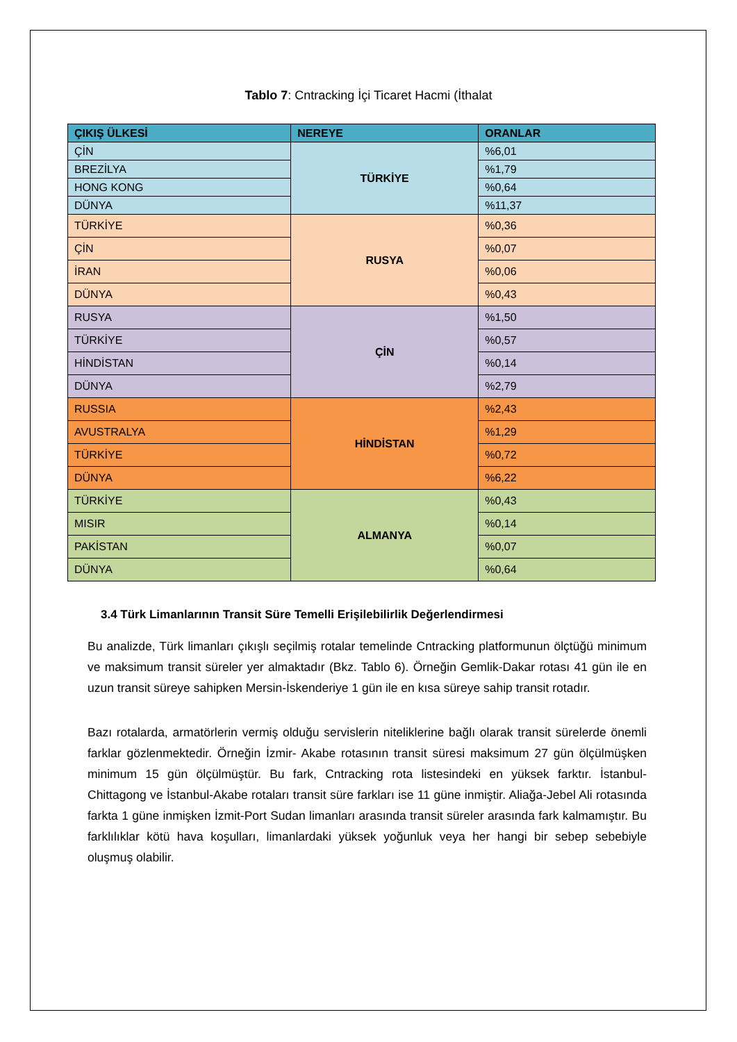Tablo 7: Cntracking İçi Ticaret Hacmi (İthalat
| ÇIKIŞ ÜLKESİ | NEREYE | ORANLAR |
| --- | --- | --- |
| ÇİN | TÜRKİYE | %6,01 |
| BREZİLYA | | %1,79 |
| HONG KONG | | %0,64 |
| DÜNYA | | %11,37 |
| TÜRKİYE | RUSYA | %0,36 |
| ÇİN | | %0,07 |
| İRAN | | %0,06 |
| DÜNYA | | %0,43 |
| RUSYA | ÇİN | %1,50 |
| TÜRKİYE | | %0,57 |
| HİNDİSTAN | | %0,14 |
| DÜNYA | | %2,79 |
| RUSSIA | HİNDİSTAN | %2,43 |
| AVUSTRALYA | | %1,29 |
| TÜRKİYE | | %0,72 |
| DÜNYA | | %6,22 |
| TÜRKİYE | ALMANYA | %0,43 |
| MISIR | | %0,14 |
| PAKİSTAN | | %0,07 |
| DÜNYA | | %0,64 |
3.4 Türk Limanlarının Transit Süre Temelli Erişilebilirlik Değerlendirmesi
Bu analizde, Türk limanları çıkışlı seçilmiş rotalar temelinde Cntracking platformunun ölçtüğü minimum ve maksimum transit süreler yer almaktadır (Bkz. Tablo 6). Örneğin Gemlik-Dakar rotası 41 gün ile en uzun transit süreye sahipken Mersin-İskenderiye 1 gün ile en kısa süreye sahip transit rotadır.
Bazı rotalarda, armatörlerin vermiş olduğu servislerin niteliklerine bağlı olarak transit sürelerde önemli farklar gözlenmektedir. Örneğin İzmir- Akabe rotasının transit süresi maksimum 27 gün ölçülmüşken minimum 15 gün ölçülmüştür. Bu fark, Cntracking rota listesindeki en yüksek farktır. İstanbul- Chittagong ve İstanbul-Akabe rotaları transit süre farkları ise 11 güne inmiştir. Aliağa-Jebel Ali rotasında farkta 1 güne inmişken İzmit-Port Sudan limanları arasında transit süreler arasında fark kalmamıştır. Bu farklılıklar kötü hava koşulları, limanlardaki yüksek yoğunluk veya her hangi bir sebep sebebiyle oluşmuş olabilir.